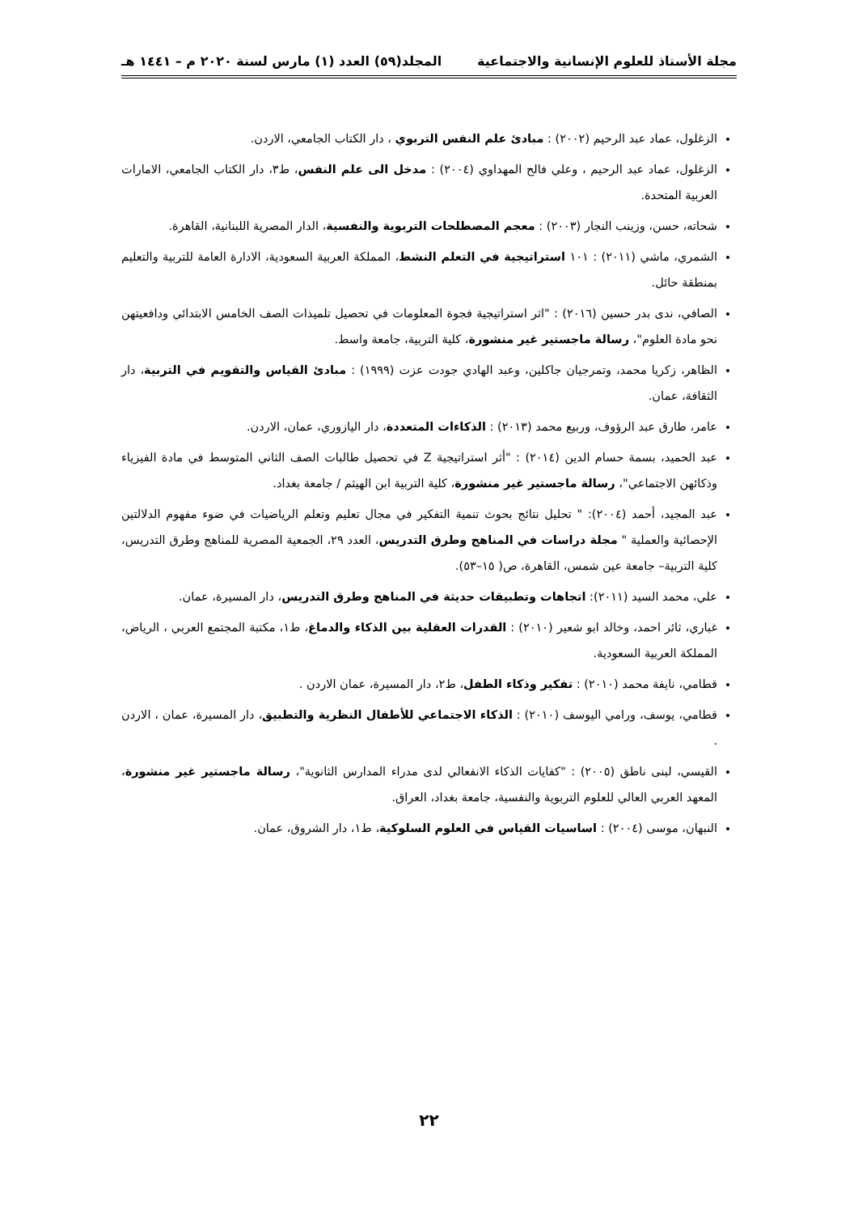مجلة الأستاذ للعلوم الإنسانية والاجتماعية المجلد(٥٩) العدد (١) مارس لسنة ٢٠٢٠ م – ١٤٤١ هـ
الزغلول، عماد عبد الرحيم (٢٠٠٢) : مبادئ علم النفس التربوي ، دار الكتاب الجامعي، الاردن.
الزغلول، عماد عبد الرحيم ، وعلي فالح المهداوي (٢٠٠٤) : مدخل الى علم النفس، ط٣، دار الكتاب الجامعي، الامارات العربية المتحدة.
شحاته، حسن، وزينب النجار (٢٠٠٣) : معجم المصطلحات التربوية والنفسية، الدار المصرية اللبنانية، القاهرة.
الشمري، ماشي (٢٠١١) : ١٠١ استراتيجية في التعلم النشط، المملكة العربية السعودية، الادارة العامة للتربية والتعليم بمنطقة حائل.
الصافي، ندى بدر حسين (٢٠١٦) : "اثر استراتيجية فجوة المعلومات في تحصيل تلميذات الصف الخامس الابتدائي ودافعيتهن نحو مادة العلوم"، رسالة ماجستير غير منشورة، كلية التربية، جامعة واسط.
الظاهر، زكريا محمد، وتمرجيان جاكلين، وعبد الهادي جودت عزت (١٩٩٩) : مبادئ القياس والتقويم في التربية، دار الثقافة، عمان.
عامر، طارق عبد الرؤوف، وربيع محمد (٢٠١٣) : الذكاءات المتعددة، دار اليازوري، عمان، الاردن.
عبد الحميد، بسمة حسام الدين (٢٠١٤) : "أثر استراتيجية Z في تحصيل طالبات الصف الثاني المتوسط في مادة الفيزياء وذكائهن الاجتماعي"، رسالة ماجستير غير منشورة، كلية التربية ابن الهيثم / جامعة بغداد.
عبد المجيد، أحمد (٢٠٠٤): " تحليل نتائج بحوث تنمية التفكير في مجال تعليم وتعلم الرياضيات في ضوء مفهوم الدلالتين الإحصائية والعملية " مجلة دراسات في المناهج وطرق التدريس، العدد ٢٩، الجمعية المصرية للمناهج وطرق التدريس، كلية التربية– جامعة عين شمس، القاهرة، ص( ١٥–٥٣).
علي، محمد السيد (٢٠١١): اتجاهات وتطبيقات حديثة في المناهج وطرق التدريس، دار المسيرة، عمان.
غباري، ثائر احمد، وخالد ابو شعير (٢٠١٠) : القدرات العقلية بين الذكاء والدماغ، ط١، مكتبة المجتمع العربي ، الرياض، المملكة العربية السعودية.
قطامي، نايفة محمد (٢٠١٠) : تفكير وذكاء الطفل، ط٢، دار المسيرة، عمان الاردن .
قطامي، يوسف، ورامي اليوسف (٢٠١٠) : الذكاء الاجتماعي للأطفال النظرية والتطبيق، دار المسيرة، عمان ، الاردن .
القيسي، لبنى ناطق (٢٠٠٥) : "كفايات الذكاء الانفعالي لدى مدراء المدارس الثانوية"، رسالة ماجستير غير منشورة، المعهد العربي العالي للعلوم التربوية والنفسية، جامعة بغداد، العراق.
النبهان، موسى (٢٠٠٤) : اساسيات القياس في العلوم السلوكية، ط١، دار الشروق، عمان.
٢٢